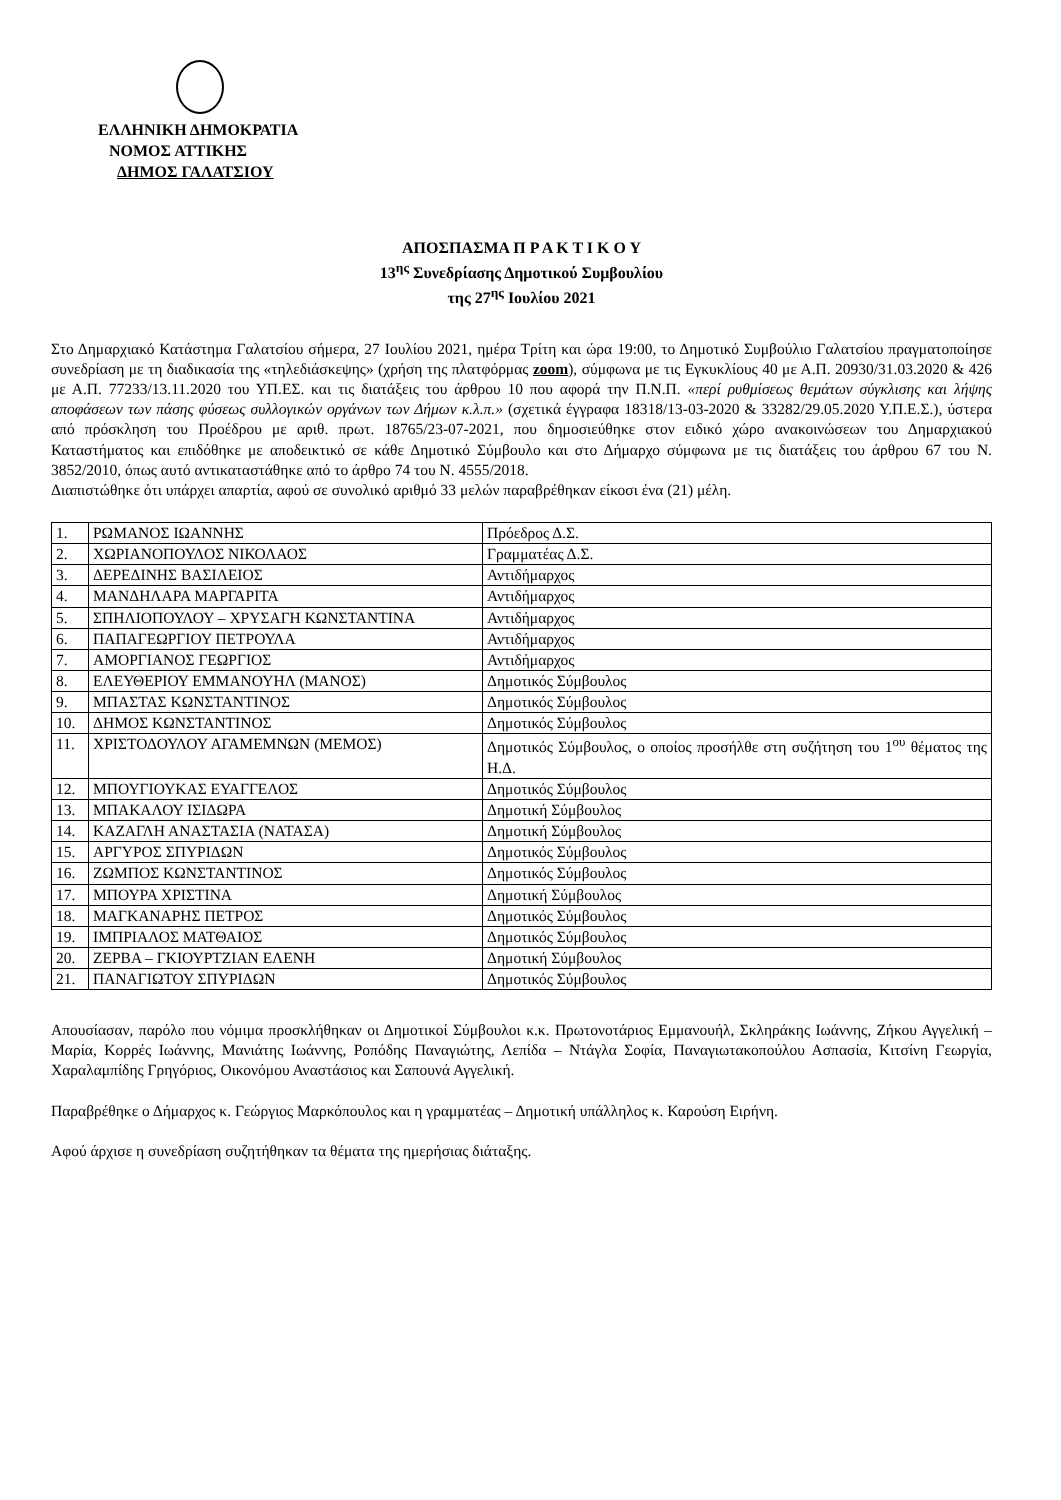ΕΛΛΗΝΙΚΗ ΔΗΜΟΚΡΑΤΙΑ
ΝΟΜΟΣ ΑΤΤΙΚΗΣ
ΔΗΜΟΣ ΓΑΛΑΤΣΙΟΥ
ΑΠΟΣΠΑΣΜΑ Π Ρ Α Κ Τ Ι Κ Ο Υ
13<sup>ης</sup> Συνεδρίασης Δημοτικού Συμβουλίου
της 27<sup>ης</sup> Ιουλίου 2021
Στο Δημαρχιακό Κατάστημα Γαλατσίου σήμερα, 27 Ιουλίου 2021, ημέρα Τρίτη και ώρα 19:00, το Δημοτικό Συμβούλιο Γαλατσίου πραγματοποίησε συνεδρίαση με τη διαδικασία της «τηλεδιάσκεψης» (χρήση της πλατφόρμας zoom), σύμφωνα με τις Εγκυκλίους 40 με Α.Π. 20930/31.03.2020 & 426 με Α.Π. 77233/13.11.2020 του ΥΠ.ΕΣ. και τις διατάξεις του άρθρου 10 που αφορά την Π.Ν.Π. «περί ρυθμίσεως θεμάτων σύγκλισης και λήψης αποφάσεων των πάσης φύσεως συλλογικών οργάνων των Δήμων κ.λ.π.» (σχετικά έγγραφα 18318/13-03-2020 & 33282/29.05.2020 Υ.Π.Ε.Σ.), ύστερα από πρόσκληση του Προέδρου με αριθ. πρωτ. 18765/23-07-2021, που δημοσιεύθηκε στον ειδικό χώρο ανακοινώσεων του Δημαρχιακού Καταστήματος και επιδόθηκε με αποδεικτικό σε κάθε Δημοτικό Σύμβουλο και στο Δήμαρχο σύμφωνα με τις διατάξεις του άρθρου 67 του Ν. 3852/2010, όπως αυτό αντικαταστάθηκε από το άρθρο 74 του Ν. 4555/2018.
Διαπιστώθηκε ότι υπάρχει απαρτία, αφού σε συνολικό αριθμό 33 μελών παραβρέθηκαν είκοσι ένα (21) μέλη.
| 1. | ΡΩΜΑΝΟΣ ΙΩΑΝΝΗΣ | Πρόεδρος Δ.Σ. |
| 2. | ΧΩΡΙΑΝΟΠΟΥΛΟΣ ΝΙΚΟΛΑΟΣ | Γραμματέας Δ.Σ. |
| 3. | ΔΕΡΕΔΙΝΗΣ ΒΑΣΙΛΕΙΟΣ | Αντιδήμαρχος |
| 4. | ΜΑΝΔΗΛΑΡΑ ΜΑΡΓΑΡΙΤΑ | Αντιδήμαρχος |
| 5. | ΣΠΗΛΙΟΠΟΥΛΟΥ – ΧΡΥΣΑΓΗ ΚΩΝΣΤΑΝΤΙΝΑ | Αντιδήμαρχος |
| 6. | ΠΑΠΑΓΕΩΡΓΙΟΥ ΠΕΤΡΟΥΛΑ | Αντιδήμαρχος |
| 7. | ΑΜΟΡΓΙΑΝΟΣ ΓΕΩΡΓΙΟΣ | Αντιδήμαρχος |
| 8. | ΕΛΕΥΘΕΡΙΟΥ ΕΜΜΑΝΟΥΗΛ (ΜΑΝΟΣ) | Δημοτικός Σύμβουλος |
| 9. | ΜΠΑΣΤΑΣ ΚΩΝΣΤΑΝΤΙΝΟΣ | Δημοτικός Σύμβουλος |
| 10. | ΔΗΜΟΣ ΚΩΝΣΤΑΝΤΙΝΟΣ | Δημοτικός Σύμβουλος |
| 11. | ΧΡΙΣΤΟΔΟΥΛΟΥ ΑΓΑΜΕΜΝΩΝ (ΜΕΜΟΣ) | Δημοτικός Σύμβουλος, ο οποίος προσήλθε στη συζήτηση του 1<sup>ου</sup> θέματος της Η.Δ. |
| 12. | ΜΠΟΥΓΙΟΥΚΑΣ ΕΥΑΓΓΕΛΟΣ | Δημοτικός Σύμβουλος |
| 13. | ΜΠΑΚΑΛΟΥ ΙΣΙΔΩΡΑ | Δημοτική Σύμβουλος |
| 14. | ΚΑΖΑΓΛΗ ΑΝΑΣΤΑΣΙΑ (ΝΑΤΑΣΑ) | Δημοτική Σύμβουλος |
| 15. | ΑΡΓΥΡΟΣ ΣΠΥΡΙΔΩΝ | Δημοτικός Σύμβουλος |
| 16. | ΖΩΜΠΟΣ ΚΩΝΣΤΑΝΤΙΝΟΣ | Δημοτικός Σύμβουλος |
| 17. | ΜΠΟΥΡΑ ΧΡΙΣΤΙΝΑ | Δημοτική Σύμβουλος |
| 18. | ΜΑΓΚΑΝΑΡΗΣ ΠΕΤΡΟΣ | Δημοτικός Σύμβουλος |
| 19. | ΙΜΠΡΙΑΛΟΣ ΜΑΤΘΑΙΟΣ | Δημοτικός Σύμβουλος |
| 20. | ΖΕΡΒΑ – ΓΚΙΟΥΡΤΖΙΑΝ ΕΛΕΝΗ | Δημοτική Σύμβουλος |
| 21. | ΠΑΝΑΓΙΩΤΟΥ ΣΠΥΡΙΔΩΝ | Δημοτικός Σύμβουλος |
Απουσίασαν, παρόλο που νόμιμα προσκλήθηκαν οι Δημοτικοί Σύμβουλοι κ.κ. Πρωτονοτάριος Εμμανουήλ, Σκληράκης Ιωάννης, Ζήκου Αγγελική – Μαρία, Κορρές Ιωάννης, Μανιάτης Ιωάννης, Ροπόδης Παναγιώτης, Λεπίδα – Ντάγλα Σοφία, Παναγιωτακοπούλου Ασπασία, Κιτσίνη Γεωργία, Χαραλαμπίδης Γρηγόριος, Οικονόμου Αναστάσιος και Σαπουνά Αγγελική.
Παραβρέθηκε ο Δήμαρχος κ. Γεώργιος Μαρκόπουλος και η γραμματέας – Δημοτική υπάλληλος κ. Καρούση Ειρήνη.
Αφού άρχισε η συνεδρίαση συζητήθηκαν τα θέματα της ημερήσιας διάταξης.